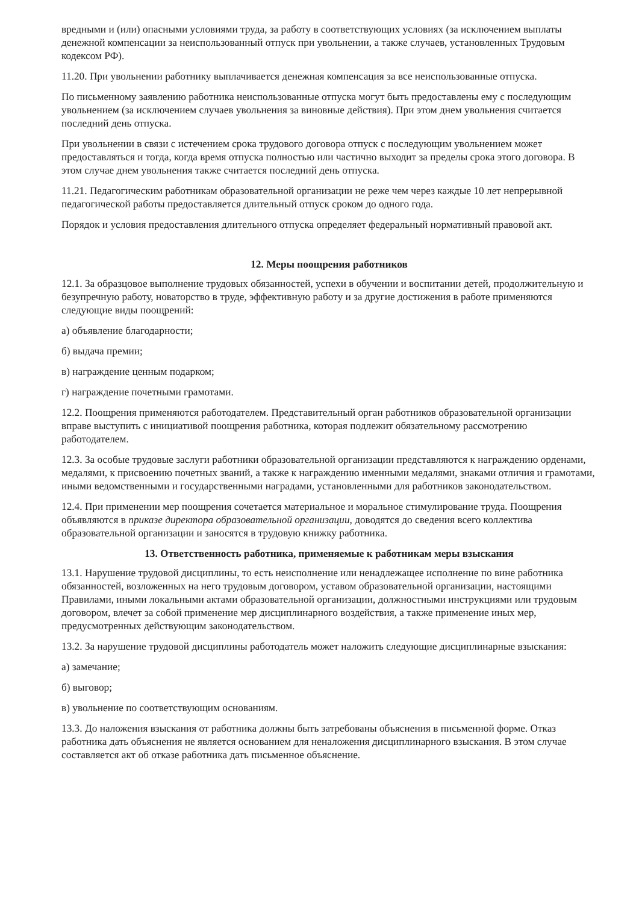вредными и (или) опасными условиями труда, за работу в соответствующих условиях (за исключением выплаты денежной компенсации за неиспользованный отпуск при увольнении, а также случаев, установленных Трудовым кодексом РФ).
11.20. При увольнении работнику выплачивается денежная компенсация за все неиспользованные отпуска.
По письменному заявлению работника неиспользованные отпуска могут быть предоставлены ему с последующим увольнением (за исключением случаев увольнения за виновные действия). При этом днем увольнения считается последний день отпуска.
При увольнении в связи с истечением срока трудового договора отпуск с последующим увольнением может предоставляться и тогда, когда время отпуска полностью или частично выходит за пределы срока этого договора. В этом случае днем увольнения также считается последний день отпуска.
11.21. Педагогическим работникам образовательной организации не реже чем через каждые 10 лет непрерывной педагогической работы предоставляется длительный отпуск сроком до одного года.
Порядок и условия предоставления длительного отпуска определяет федеральный нормативный правовой акт.
12. Меры поощрения работников
12.1. За образцовое выполнение трудовых обязанностей, успехи в обучении и воспитании детей, продолжительную и безупречную работу, новаторство в труде, эффективную работу и за другие достижения в работе применяются следующие виды поощрений:
а) объявление благодарности;
б) выдача премии;
в) награждение ценным подарком;
г) награждение почетными грамотами.
12.2. Поощрения применяются работодателем. Представительный орган работников образовательной организации вправе выступить с инициативой поощрения работника, которая подлежит обязательному рассмотрению работодателем.
12.3. За особые трудовые заслуги работники образовательной организации представляются к награждению орденами, медалями, к присвоению почетных званий, а также к награждению именными медалями, знаками отличия и грамотами, иными ведомственными и государственными наградами, установленными для работников законодательством.
12.4. При применении мер поощрения сочетается материальное и моральное стимулирование труда. Поощрения объявляются в приказе директора образовательной организации, доводятся до сведения всего коллектива образовательной организации и заносятся в трудовую книжку работника.
13. Ответственность работника, применяемые к работникам меры взыскания
13.1. Нарушение трудовой дисциплины, то есть неисполнение или ненадлежащее исполнение по вине работника обязанностей, возложенных на него трудовым договором, уставом образовательной организации, настоящими Правилами, иными локальными актами образовательной организации, должностными инструкциями или трудовым договором, влечет за собой применение мер дисциплинарного воздействия, а также применение иных мер, предусмотренных действующим законодательством.
13.2. За нарушение трудовой дисциплины работодатель может наложить следующие дисциплинарные взыскания:
а) замечание;
б) выговор;
в) увольнение по соответствующим основаниям.
13.3. До наложения взыскания от работника должны быть затребованы объяснения в письменной форме. Отказ работника дать объяснения не является основанием для неналожения дисциплинарного взыскания. В этом случае составляется акт об отказе работника дать письменное объяснение.